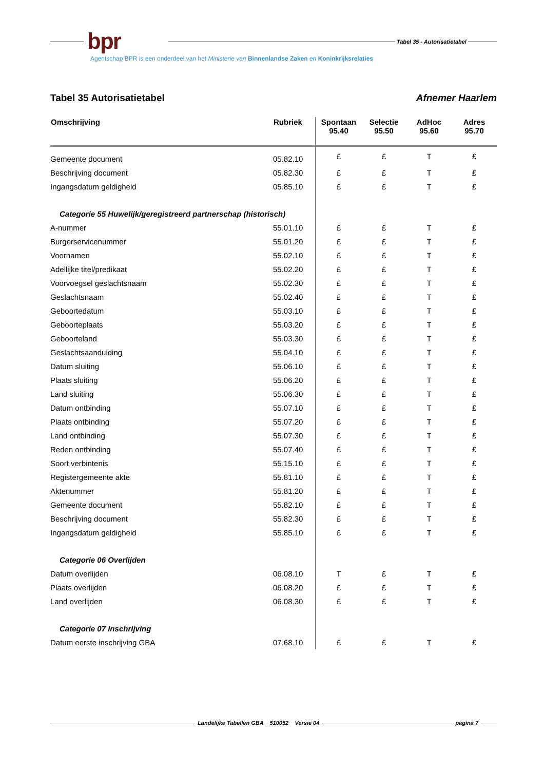bpr
Tabel 35 - Autorisatietabel
Agentschap BPR is een onderdeel van het Ministerie van Binnenlandse Zaken en Koninkrijksrelaties
Tabel 35 Autorisatietabel Afnemer Haarlem
| Omschrijving | Rubriek | Spontaan 95.40 | Selectie 95.50 | AdHoc 95.60 | Adres 95.70 |
| --- | --- | --- | --- | --- | --- |
| Gemeente document | 05.82.10 | £ | £ | T | £ |
| Beschrijving document | 05.82.30 | £ | £ | T | £ |
| Ingangsdatum geldigheid | 05.85.10 | £ | £ | T | £ |
| Categorie 55 Huwelijk/geregistreerd partnerschap (historisch) | | | | | |
| A-nummer | 55.01.10 | £ | £ | T | £ |
| Burgerservicenummer | 55.01.20 | £ | £ | T | £ |
| Voornamen | 55.02.10 | £ | £ | T | £ |
| Adellijke titel/predikaat | 55.02.20 | £ | £ | T | £ |
| Voorvoegsel geslachtsnaam | 55.02.30 | £ | £ | T | £ |
| Geslachtsnaam | 55.02.40 | £ | £ | T | £ |
| Geboortedatum | 55.03.10 | £ | £ | T | £ |
| Geboorteplaats | 55.03.20 | £ | £ | T | £ |
| Geboorteland | 55.03.30 | £ | £ | T | £ |
| Geslachtsaanduiding | 55.04.10 | £ | £ | T | £ |
| Datum sluiting | 55.06.10 | £ | £ | T | £ |
| Plaats sluiting | 55.06.20 | £ | £ | T | £ |
| Land sluiting | 55.06.30 | £ | £ | T | £ |
| Datum ontbinding | 55.07.10 | £ | £ | T | £ |
| Plaats ontbinding | 55.07.20 | £ | £ | T | £ |
| Land ontbinding | 55.07.30 | £ | £ | T | £ |
| Reden ontbinding | 55.07.40 | £ | £ | T | £ |
| Soort verbintenis | 55.15.10 | £ | £ | T | £ |
| Registergemeente akte | 55.81.10 | £ | £ | T | £ |
| Aktenummer | 55.81.20 | £ | £ | T | £ |
| Gemeente document | 55.82.10 | £ | £ | T | £ |
| Beschrijving document | 55.82.30 | £ | £ | T | £ |
| Ingangsdatum geldigheid | 55.85.10 | £ | £ | T | £ |
| Categorie 06 Overlijden | | | | | |
| Datum overlijden | 06.08.10 | T | £ | T | £ |
| Plaats overlijden | 06.08.20 | £ | £ | T | £ |
| Land overlijden | 06.08.30 | £ | £ | T | £ |
| Categorie 07 Inschrijving | | | | | |
| Datum eerste inschrijving GBA | 07.68.10 | £ | £ | T | £ |
Landelijke Tabellen GBA 510052 Versie 04 pagina 7